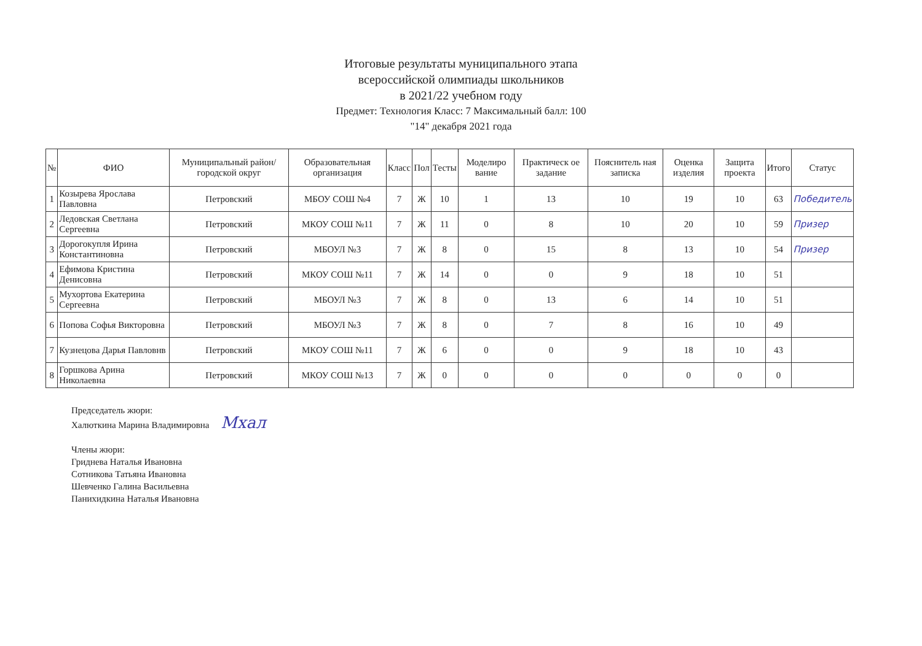Итоговые результаты муниципального этапа
всероссийской олимпиады школьников
в 2021/22 учебном году
Предмет: Технология Класс: 7 Максимальный балл: 100
"14" декабря 2021 года
| № | ФИО | Муниципальный район/городской округ | Образовательная организация | Класс | Пол | Тесты | Моделиро вание | Практическ ое задание | Пояснитель ная записка | Оценка изделия | Защита проекта | Итого | Статус |
| --- | --- | --- | --- | --- | --- | --- | --- | --- | --- | --- | --- | --- | --- |
| 1 | Козырева Ярослава Павловна | Петровский | МБОУ СОШ №4 | 7 | Ж | 10 | 1 | 13 | 10 | 19 | 10 | 63 | Победитель |
| 2 | Ледовская Светлана Сергеевна | Петровский | МКОУ СОШ №11 | 7 | Ж | 11 | 0 | 8 | 10 | 20 | 10 | 59 | Призер |
| 3 | Дорогокупля Ирина Константиновна | Петровский | МБОУЛ №3 | 7 | Ж | 8 | 0 | 15 | 8 | 13 | 10 | 54 | Призер |
| 4 | Ефимова Кристина Денисовна | Петровский | МКОУ СОШ №11 | 7 | Ж | 14 | 0 | 0 | 9 | 18 | 10 | 51 | |
| 5 | Мухортова Екатерина Сергеевна | Петровский | МБОУЛ №3 | 7 | Ж | 8 | 0 | 13 | 6 | 14 | 10 | 51 | |
| 6 | Попова Софья Викторовна | Петровский | МБОУЛ №3 | 7 | Ж | 8 | 0 | 7 | 8 | 16 | 10 | 49 | |
| 7 | Кузнецова Дарья Павловнв | Петровский | МКОУ СОШ №11 | 7 | Ж | 6 | 0 | 0 | 9 | 18 | 10 | 43 | |
| 8 | Горшкова Арина Николаевна | Петровский | МКОУ СОШ №13 | 7 | Ж | 0 | 0 | 0 | 0 | 0 | 0 | 0 | |
Председатель жюри:
Халюткина Марина Владимировна Мхал
Члены жюри:
Гриднева Наталья Ивановна
Сотникова Татьяна Ивановна
Шевченко Галина Васильевна
Панихидкина Наталья Ивановна